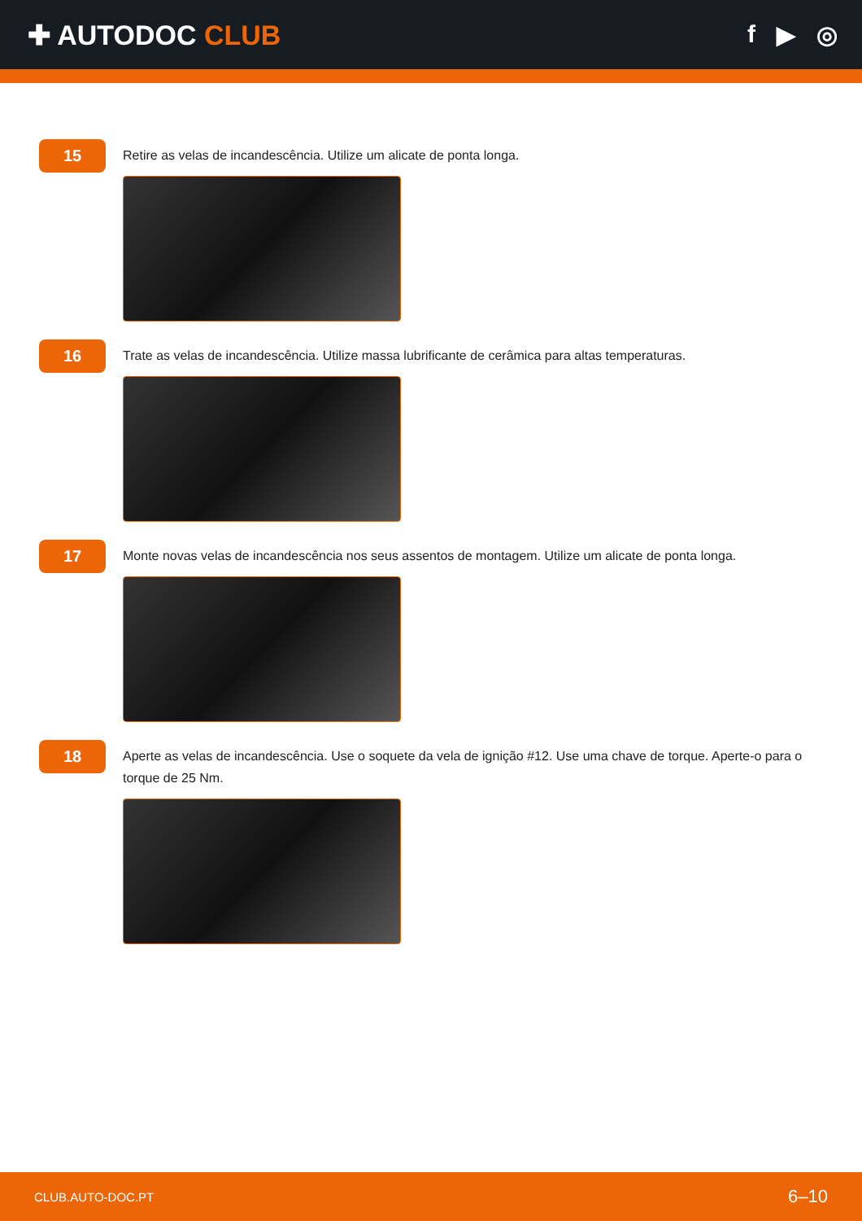✚ AUTODOC CLUB f ▶ ◎
15
Retire as velas de incandescência. Utilize um alicate de ponta longa.
16
Trate as velas de incandescência. Utilize massa lubrificante de cerâmica para altas temperaturas.
17
Monte novas velas de incandescência nos seus assentos de montagem. Utilize um alicate de ponta longa.
18
Aperte as velas de incandescência. Use o soquete da vela de ignição #12. Use uma chave de torque. Aperte-o para o torque de 25 Nm.
CLUB.AUTO-DOC.PT 6–10